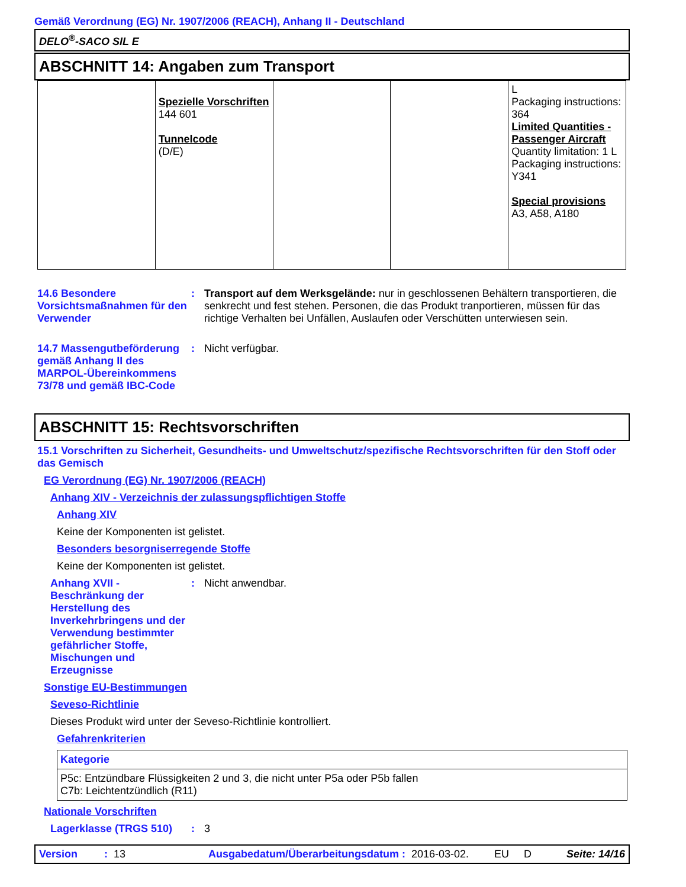Gemäß Verordnung (EG) Nr. 1907/2006 (REACH), Anhang II - Deutschland
DELO<sup>®</sup>-SACO SIL E
ABSCHNITT 14: Angaben zum Transport
| | Spezielle Vorschriften 144 601 Tunnelcode (D/E) | | | L Packaging instructions: 364 Limited Quantities - Passenger Aircraft Quantity limitation: 1 L Packaging instructions: Y341 Special provisions A3, A58, A180 |
14.6 Besondere Vorsichtsmaßnahmen für den Verwender
: Transport auf dem Werksgelände: nur in geschlossenen Behältern transportieren, die senkrecht und fest stehen. Personen, die das Produkt tranportieren, müssen für das richtige Verhalten bei Unfällen, Auslaufen oder Verschütten unterwiesen sein.
14.7 Massengutbeförderung gemäß Anhang II des MARPOL-Übereinkommens 73/78 und gemäß IBC-Code
: Nicht verfügbar.
ABSCHNITT 15: Rechtsvorschriften
15.1 Vorschriften zu Sicherheit, Gesundheits- und Umweltschutz/spezifische Rechtsvorschriften für den Stoff oder das Gemisch
EG Verordnung (EG) Nr. 1907/2006 (REACH)
Anhang XIV - Verzeichnis der zulassungspflichtigen Stoffe
Anhang XIV
Keine der Komponenten ist gelistet.
Besonders besorgniserregende Stoffe
Keine der Komponenten ist gelistet.
Anhang XVII - Beschränkung der Herstellung des Inverkehrbringens und der Verwendung bestimmter gefährlicher Stoffe, Mischungen und Erzeugnisse
: Nicht anwendbar.
Sonstige EU-Bestimmungen
Seveso-Richtlinie
Dieses Produkt wird unter der Seveso-Richtlinie kontrolliert.
Gefahrenkriterien
| Kategorie |
| --- |
| P5c: Entzündbare Flüssigkeiten 2 und 3, die nicht unter P5a oder P5b fallen C7b: Leichtentzündlich (R11) |
Nationale Vorschriften
Lagerklasse (TRGS 510) : 3
Version: 13 Ausgabedatum/Überarbeitungsdatum : 2016-03-02. EU D Seite: 14/16